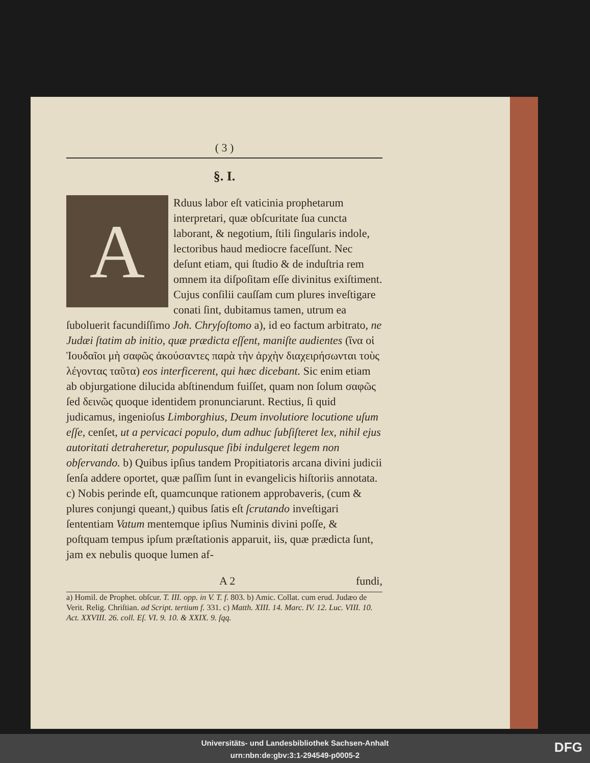( 3 )
§. I.
ARduus labor eſt vaticinia prophetarum interpretari, quæ obſcuritate ſua cuncta laborant, & negotium, ſtili ſingularis indole, lectoribus haud mediocre faceſſunt. Nec deſunt etiam, qui ſtudio & de induſtria rem omnem ita diſpoſitam eſſe divinitus exiſtiment. Cujus conſilii cauſſam cum plures inveſtigare conati ſint, dubitamus tamen, utrum ea ſuboluerit facundiſſimo Joh. Chryſoſtomo a), id eo factum arbitrato, ne Judæi ſtatim ab initio, quæ prædicta eſſent, maniſte audientes (ἵνα οἱ Ἰουδαῖοι μὴ σαφῶς ἀκούσαντες παρὰ τὴν ἀρχὴν διαχειρήσωνται τοὺς λέγοντας ταῦτα) eos interficerent, qui hæc dicebant. Sic enim etiam ab objurgatione dilucida abſtinendum fuiſſet, quam non ſolum σαφῶς ſed δεινῶς quoque identidem pronunciarunt. Rectius, ſi quid judicamus, ingenioſus Limborghius, Deum involutiore locutione uſum eſſe, cenſet, ut a pervicaci populo, dum adhuc ſubſiſteret lex, nihil ejus autoritati detraheretur, populusque ſibi indulgeret legem non obſervando. b) Quibus ipſius tandem Propitiatoris arcana divini judicii ſenſa addere oportet, quæ paſſim ſunt in evangelicis hiſtoriis annotata. c) Nobis perinde eſt, quamcunque rationem approbaveris, (cum & plures conjungi queant,) quibus ſatis eſt ſcrutando inveſtigari ſententiam Vatum mentemque ipſius Numinis divini poſſe, & poſtquam tempus ipſum præſtationis apparuit, iis, quæ prædicta ſunt, jam ex nebulis quoque lumen af-
A 2 fundi,
a) Homil. de Prophet. obſcur. T. III. opp. in V. T. f. 803. b) Amic. Collat. cum erud. Judæo de Verit. Relig. Chriſtian. ad Script. tertium f. 331. c) Matth. XIII. 14. Marc. IV. 12. Luc. VIII. 10. Act. XXVIII. 26. coll. Eſ. VI. 9. 10. & XXIX. 9. ſqq.
Universitäts- und Landesbibliothek Sachsen-Anhalt
urn:nbn:de:gbv:3:1-294549-p0005-2
DFG